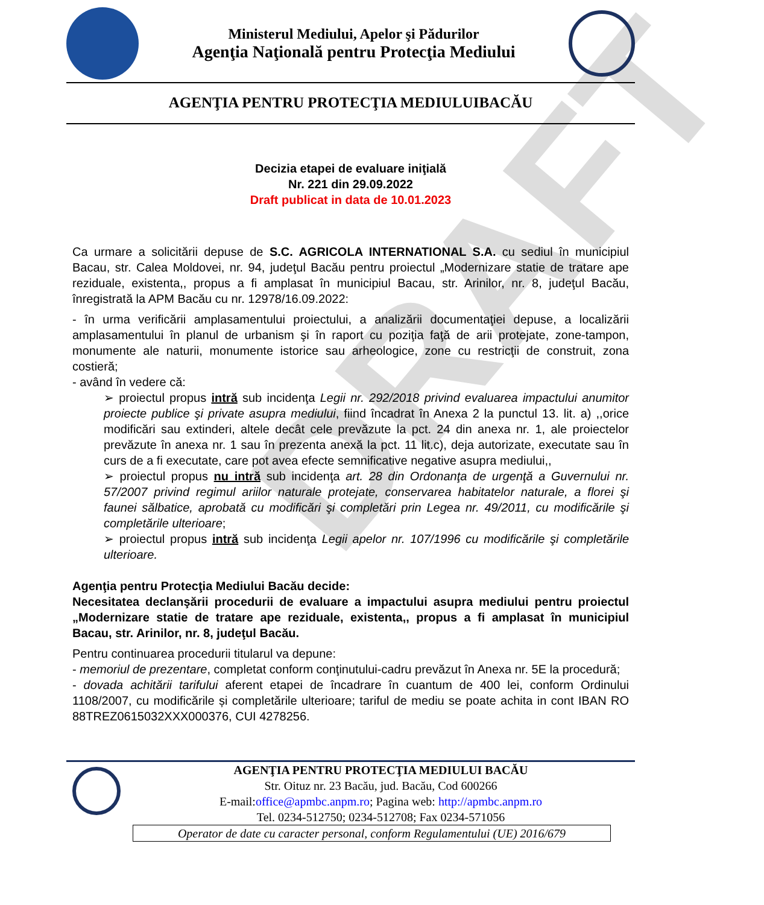DRAFT
Ministerul Mediului, Apelor şi Pădurilor
Agenţia Naţională pentru Protecţia Mediului
AGENŢIA PENTRU PROTECŢIA MEDIULUIBACĂU
Decizia etapei de evaluare iniţială
Nr. 221 din 29.09.2022
Draft publicat in data de 10.01.2023
Ca urmare a solicitării depuse de S.C. AGRICOLA INTERNATIONAL S.A. cu sediul în municipiul Bacau, str. Calea Moldovei, nr. 94, judeţul Bacău pentru proiectul „Modernizare statie de tratare ape reziduale, existenta,, propus a fi amplasat în municipiul Bacau, str. Arinilor, nr. 8, judeţul Bacău, înregistrată la APM Bacău cu nr. 12978/16.09.2022:
- în urma verificării amplasamentului proiectului, a analizării documentaţiei depuse, a localizării amplasamentului în planul de urbanism şi în raport cu poziţia faţă de arii protejate, zone-tampon, monumente ale naturii, monumente istorice sau arheologice, zone cu restricţii de construit, zona costieră;
- având în vedere că:
➢ proiectul propus intră sub incidenţa Legii nr. 292/2018 privind evaluarea impactului anumitor proiecte publice şi private asupra mediului, fiind încadrat în Anexa 2 la punctul 13. lit. a) ,,orice modificări sau extinderi, altele decât cele prevăzute la pct. 24 din anexa nr. 1, ale proiectelor prevăzute în anexa nr. 1 sau în prezenta anexă la pct. 11 lit.c), deja autorizate, executate sau în curs de a fi executate, care pot avea efecte semnificative negative asupra mediului,,
➢ proiectul propus nu intră sub incidenţa art. 28 din Ordonanţa de urgenţă a Guvernului nr. 57/2007 privind regimul ariilor naturale protejate, conservarea habitatelor naturale, a florei şi faunei sălbatice, aprobată cu modificări şi completări prin Legea nr. 49/2011, cu modificările şi completările ulterioare;
➢ proiectul propus intră sub incidenţa Legii apelor nr. 107/1996 cu modificările şi completările ulterioare.
Agenţia pentru Protecţia Mediului Bacău decide:
Necesitatea declanşării procedurii de evaluare a impactului asupra mediului pentru proiectul „Modernizare statie de tratare ape reziduale, existenta,, propus a fi amplasat în municipiul Bacau, str. Arinilor, nr. 8, judeţul Bacău.
Pentru continuarea procedurii titularul va depune:
- memoriul de prezentare, completat conform conţinutului-cadru prevăzut în Anexa nr. 5E la procedură;
- dovada achitării tarifului aferent etapei de încadrare în cuantum de 400 lei, conform Ordinului 1108/2007, cu modificările și completările ulterioare; tariful de mediu se poate achita in cont IBAN RO 88TREZ0615032XXX000376, CUI 4278256.
AGENŢIA PENTRU PROTECŢIA MEDIULUI BACĂU
Str. Oituz nr. 23 Bacău, jud. Bacău, Cod 600266
E-mail:office@apmbc.anpm.ro; Pagina web: http://apmbc.anpm.ro
Tel. 0234-512750; 0234-512708; Fax 0234-571056
Operator de date cu caracter personal, conform Regulamentului (UE) 2016/679